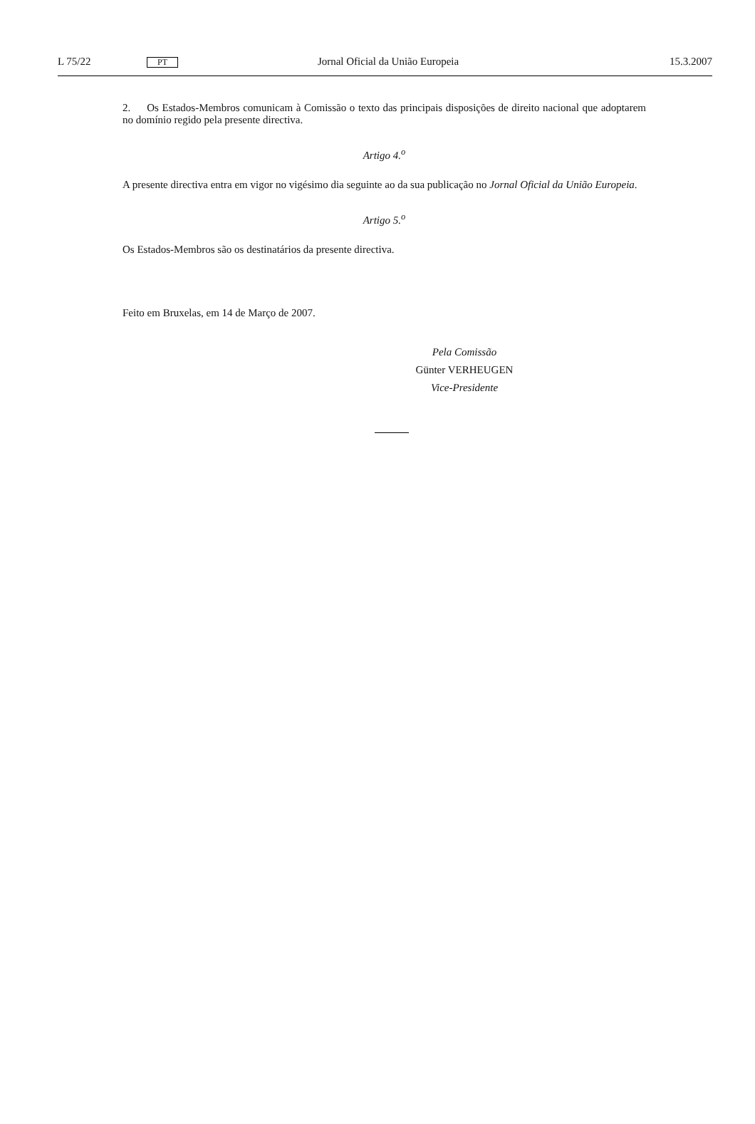L 75/22 PT Jornal Oficial da União Europeia 15.3.2007
2. Os Estados-Membros comunicam à Comissão o texto das principais disposições de direito nacional que adoptarem no domínio regido pela presente directiva.
Artigo 4.<sup>o</sup>
A presente directiva entra em vigor no vigésimo dia seguinte ao da sua publicação no Jornal Oficial da União Europeia.
Artigo 5.<sup>o</sup>
Os Estados-Membros são os destinatários da presente directiva.
Feito em Bruxelas, em 14 de Março de 2007.
Pela Comissão
Günter VERHEUGEN
Vice-Presidente